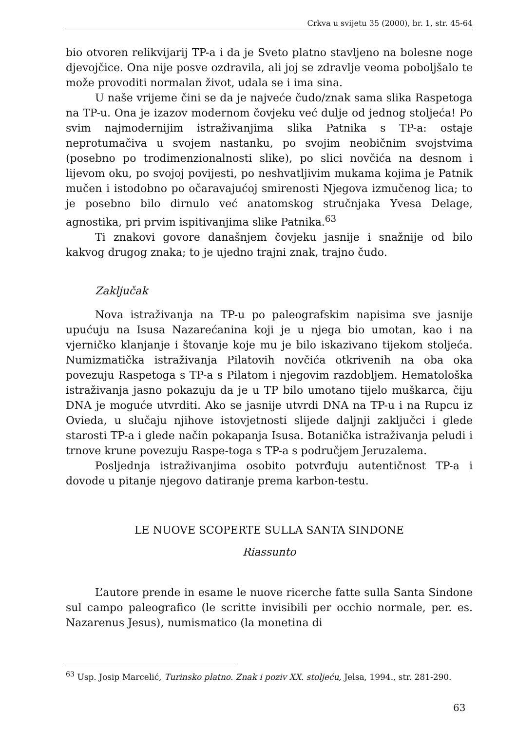Crkva u svijetu 35 (2000), br. 1, str. 45-64
bio otvoren relikvijarij TP-a i da je Sveto platno stavljeno na bolesne noge djevojčice. Ona nije posve ozdravila, ali joj se zdravlje veoma poboljšalo te može provoditi normalan život, udala se i ima sina.
U naše vrijeme čini se da je najveće čudo/znak sama slika Raspetoga na TP-u. Ona je izazov modernom čovjeku već dulje od jednog stoljeća! Po svim najmodernijim istraživanjima slika Patnika s TP-a: ostaje neprotumačiva u svojem nastanku, po svojim neobičnim svojstvima (posebno po trodimenzionalnosti slike), po slici novčića na desnom i lijevom oku, po svojoj povijesti, po neshvatljivim mukama kojima je Patnik mučen i istodobno po očaravajućoj smirenosti Njegova izmučenog lica; to je posebno bilo dirnulo već anatomskog stručnjaka Yvesa Delage, agnostika, pri prvim ispitivanjima slike Patnika.<sup>63</sup>
Ti znakovi govore današnjem čovjeku jasnije i snažnije od bilo kakvog drugog znaka; to je ujedno trajni znak, trajno čudo.
Zaključak
Nova istraživanja na TP-u po paleografskim napisima sve jasnije upućuju na Isusa Nazarećanina koji je u njega bio umotan, kao i na vjerničko klanjanje i štovanje koje mu je bilo iskazivano tijekom stoljeća. Numizmatička istraživanja Pilatovih novčića otkrivenih na oba oka povezuju Raspetoga s TP-a s Pilatom i njegovim razdobljem. Hematološka istraživanja jasno pokazuju da je u TP bilo umotano tijelo muškarca, čiju DNA je moguće utvrditi. Ako se jasnije utvrdi DNA na TP-u i na Rupcu iz Ovieda, u slučaju njihove istovjetnosti slijede daljnji zaključci i glede starosti TP-a i glede način pokapanja Isusa. Botanička istraživanja peludi i trnove krune povezuju Raspe-toga s TP-a s područjem Jeruzalema.
Posljednja istraživanjima osobito potvrđuju autentičnost TP-a i dovode u pitanje njegovo datiranje prema karbon-testu.
LE NUOVE SCOPERTE SULLA SANTA SINDONE
Riassunto
L’autore prende in esame le nuove ricerche fatte sulla Santa Sindone sul campo paleografico (le scritte invisibili per occhio normale, per. es. Nazarenus Jesus), numismatico (la monetina di
<sup>63</sup> Usp. Josip Marcelić, Turinsko platno. Znak i poziv XX. stoljeću, Jelsa, 1994., str. 281-290.
63